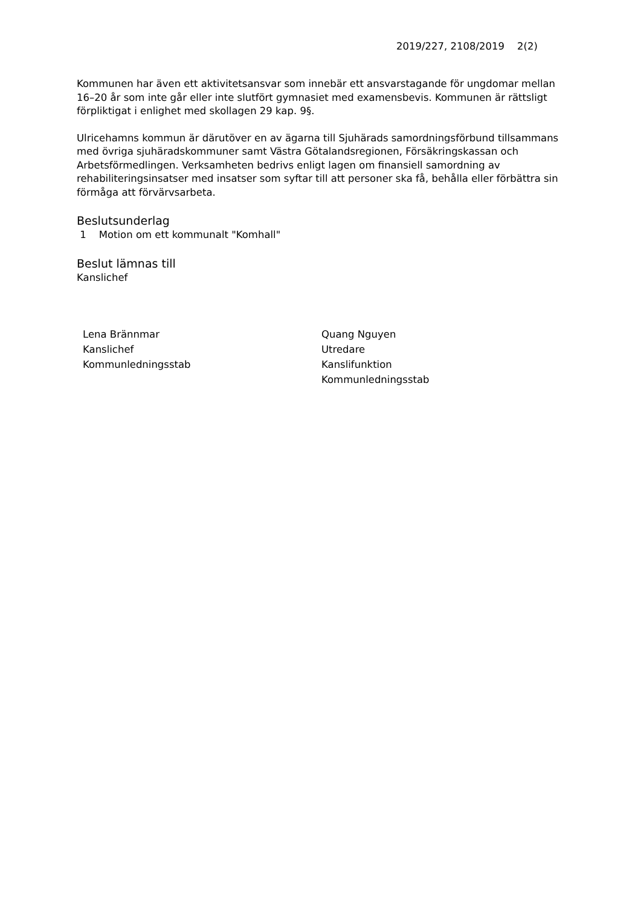2019/227, 2108/2019 2(2)
Kommunen har även ett aktivitetsansvar som innebär ett ansvarstagande för ungdomar mellan 16–20 år som inte går eller inte slutfört gymnasiet med examensbevis. Kommunen är rättsligt förpliktigat i enlighet med skollagen 29 kap. 9§.
Ulricehamns kommun är därutöver en av ägarna till Sjuhärads samordningsförbund tillsammans med övriga sjuhäradskommuner samt Västra Götalandsregionen, Försäkringskassan och Arbetsförmedlingen. Verksamheten bedrivs enligt lagen om finansiell samordning av rehabiliteringsinsatser med insatser som syftar till att personer ska få, behålla eller förbättra sin förmåga att förvärvsarbeta.
Beslutsunderlag
1 Motion om ett kommunalt "Komhall"
Beslut lämnas till
Kanslichef
Lena Brännmar
Kanslichef
Kommunledningsstab
Quang Nguyen
Utredare
Kanslifunktion
Kommunledningsstab